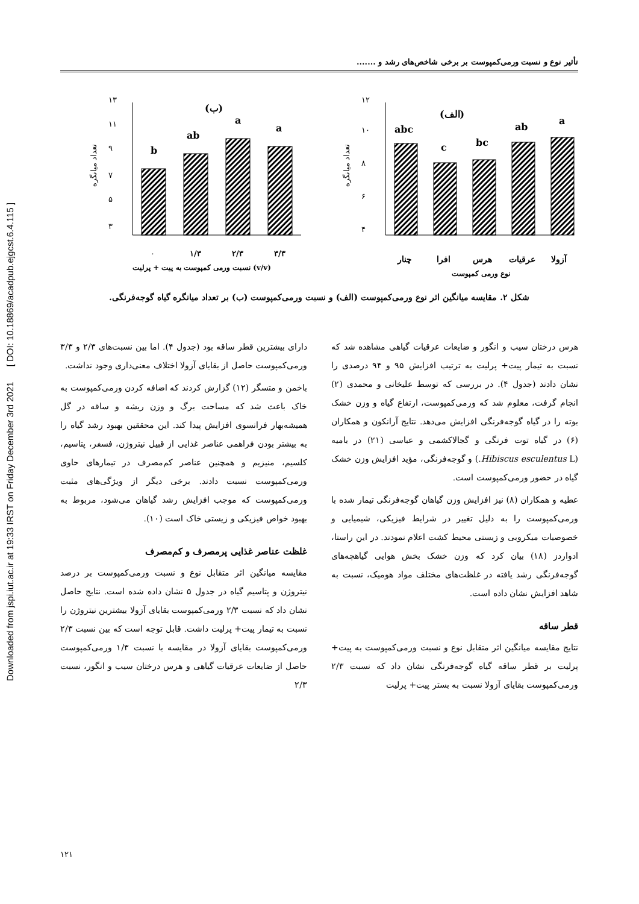Downloaded from jspi.iut.ac.ir at 19:33 IRST on Friday December 3rd 2021 [ DOI: 10.18869/acadpub.ejgcst.6.4.115 ]
تأثیر نوع و نسبت ورمی‌کمپوست بر برخی شاخص‌های رشد و .......
(الف)
۱۲
۱۰
۸
۶
۴
تعداد میانگره
abc
c
bc
ab
a
چنار
افرا
هرس
عرقیات
آزولا
نوع ورمی کمپوست
(ب)
۱۳
۱۱
۹
۷
۵
۳
تعداد میانگره
b
ab
a
a
۰
۱/۳
۲/۳
۳/۳
نسبت ورمی کمپوست به پیت + پرلیت (v/v)
شکل ۲. مقایسه میانگین اثر نوع ورمی‌کمپوست (الف) و نسبت ورمی‌کمپوست (ب) بر تعداد میانگره گیاه گوجه‌فرنگی.
هرس درختان سیب و انگور و ضایعات عرقیات گیاهی مشاهده شد که نسبت به تیمار پیت+ پرلیت به ترتیب افزایش ۹۵ و ۹۴ درصدی را نشان دادند (جدول ۴). در بررسی که توسط علیخانی و محمدی (۲) انجام گرفت، معلوم شد که ورمی‌کمپوست، ارتفاع گیاه و وزن خشک بوته را در گیاه گوجه‌فرنگی افزایش می‌دهد. نتایج آرانکون و همکاران (۶) در گیاه توت فرنگی و گجالاکشمی و عباسی (۲۱) در بامیه (Hibiscus esculentus L.) و گوجه‌فرنگی، مؤید افزایش وزن خشک گیاه در حضور ورمی‌کمپوست است.
عطیه و همکاران (۸) نیز افزایش وزن گیاهان گوجه‌فرنگی تیمار شده با ورمی‌کمپوست را به دلیل تغییر در شرایط فیزیکی، شیمیایی و خصوصیات میکروبی و زیستی محیط کشت اعلام نمودند. در این راستا، ادواردز (۱۸) بیان کرد که وزن خشک بخش هوایی گیاهچه‌های گوجه‌فرنگی رشد یافته در غلظت‌های مختلف مواد هومیک، نسبت به شاهد افزایش نشان داده است.
قطر ساقه
نتایج مقایسه میانگین اثر متقابل نوع و نسبت ورمی‌کمپوست به پیت+ پرلیت بر قطر ساقه گیاه گوجه‌فرنگی نشان داد که نسبت ۲/۳ ورمی‌کمپوست بقایای آزولا نسبت به بستر پیت+ پرلیت
دارای بیشترین قطر ساقه بود (جدول ۴). اما بین نسبت‌های ۲/۳ و ۳/۳ ورمی‌کمپوست حاصل از بقایای آزولا اختلاف معنی‌داری وجود نداشت.
باخمن و متسگر (۱۲) گزارش کردند که اضافه کردن ورمی‌کمپوست به خاک باعث شد که مساحت برگ و وزن ریشه و ساقه در گل همیشه‌بهار فرانسوی افزایش پیدا کند. این محققین بهبود رشد گیاه را به بیشتر بودن فراهمی عناصر غذایی از قبیل نیتروژن، فسفر، پتاسیم، کلسیم، منیزیم و همچنین عناصر کم‌مصرف در تیمارهای حاوی ورمی‌کمپوست نسبت دادند. برخی دیگر از ویژگی‌های مثبت ورمی‌کمپوست که موجب افزایش رشد گیاهان می‌شود، مربوط به بهبود خواص فیزیکی و زیستی خاک است (۱۰).
غلظت عناصر غذایی پرمصرف و کم‌مصرف
مقایسه میانگین اثر متقابل نوع و نسبت ورمی‌کمپوست بر درصد نیتروژن و پتاسیم گیاه در جدول ۵ نشان داده شده است. نتایج حاصل نشان داد که نسبت ۲/۳ ورمی‌کمپوست بقایای آزولا بیشترین نیتروژن را نسبت به تیمار پیت+ پرلیت داشت. قابل توجه است که بین نسبت ۲/۳ ورمی‌کمپوست بقایای آزولا در مقایسه با نسبت ۱/۳ ورمی‌کمپوست حاصل از ضایعات عرقیات گیاهی و هرس درختان سیب و انگور، نسبت ۲/۳
۱۲۱